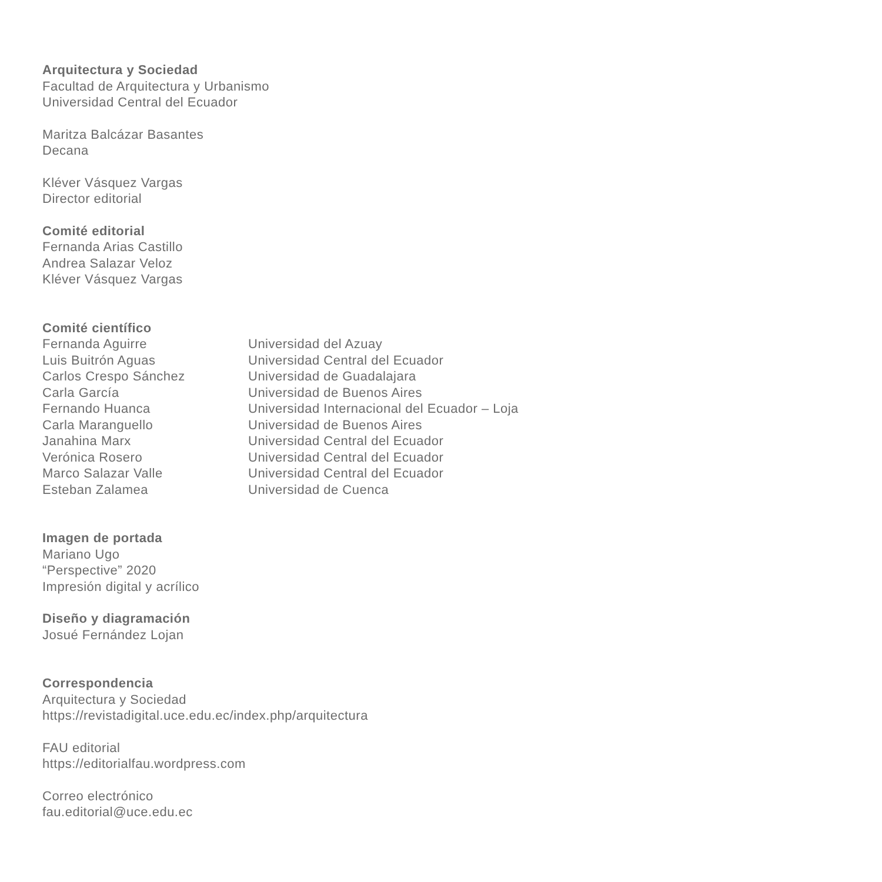Arquitectura y Sociedad
Facultad de Arquitectura y Urbanismo
Universidad Central del Ecuador
Maritza Balcázar Basantes
Decana
Kléver Vásquez Vargas
Director editorial
Comité editorial
Fernanda Arias Castillo
Andrea Salazar Veloz
Kléver Vásquez Vargas
Comité científico
| Fernanda Aguirre | Universidad del Azuay |
| Luis Buitrón Aguas | Universidad Central del Ecuador |
| Carlos Crespo Sánchez | Universidad de Guadalajara |
| Carla García | Universidad de Buenos Aires |
| Fernando Huanca | Universidad Internacional del Ecuador – Loja |
| Carla Maranguello | Universidad de Buenos Aires |
| Janahina Marx | Universidad Central del Ecuador |
| Verónica Rosero | Universidad Central del Ecuador |
| Marco Salazar Valle | Universidad Central del Ecuador |
| Esteban Zalamea | Universidad de Cuenca |
Imagen de portada
Mariano Ugo
“Perspective” 2020
Impresión digital y acrílico
Diseño y diagramación
Josué Fernández Lojan
Correspondencia
Arquitectura y Sociedad
https://revistadigital.uce.edu.ec/index.php/arquitectura
FAU editorial
https://editorialfau.wordpress.com
Correo electrónico
fau.editorial@uce.edu.ec